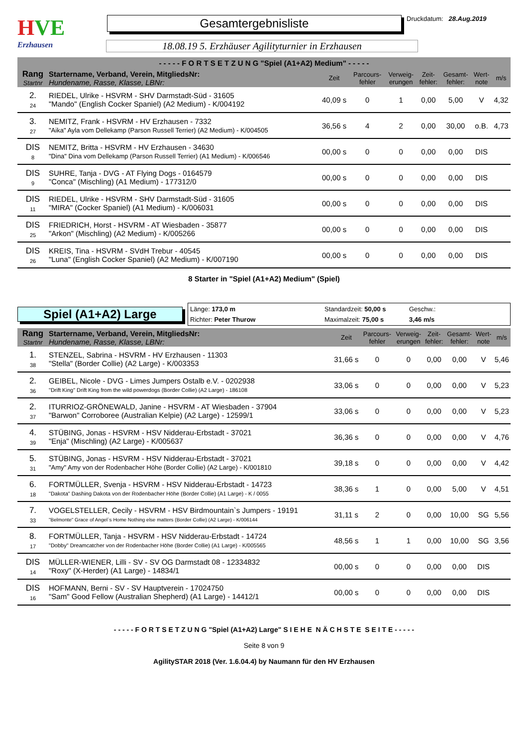HVE
Erzhausen
Gesamtergebnisliste
Druckdatum: 28.Aug.2019
18.08.19 5. Erzhäuser Agilityturnier in Erzhausen
- - - - - F O R T S E T Z U N G "Spiel (A1+A2) Medium" - - - - -
| Rang Startnr | Startername, Verband, Verein, MitgliedsNr: Hundename, Rasse, Klasse, LBNr: | Zeit | Parcours- fehler | Verweig- erungen | Zeit- fehler: | Gesamt- fehler: | Wert- note | m/s |
| --- | --- | --- | --- | --- | --- | --- | --- | --- |
| 2. 24 | RIEDEL, Ulrike - HSVRM - SHV Darmstadt-Süd - 31605 "Mando" (English Cocker Spaniel) (A2 Medium) - K/004192 | 40,09 s | 0 | 1 | 0,00 | 5,00 | V | 4,32 |
| 3. 27 | NEMITZ, Frank - HSVRM - HV Erzhausen - 7332 "Aika" Ayla vom Dellekamp (Parson Russell Terrier) (A2 Medium) - K/004505 | 36,56 s | 4 | 2 | 0,00 | 30,00 | o.B. | 4,73 |
| DIS 8 | NEMITZ, Britta - HSVRM - HV Erzhausen - 34630 "Dina" Dina vom Dellekamp (Parson Russell Terrier) (A1 Medium) - K/006546 | 00,00 s | 0 | 0 | 0,00 | 0,00 | DIS | |
| DIS 9 | SUHRE, Tanja - DVG - AT Flying Dogs - 0164579 "Conca" (Mischling) (A1 Medium) - 177312/0 | 00,00 s | 0 | 0 | 0,00 | 0,00 | DIS | |
| DIS 11 | RIEDEL, Ulrike - HSVRM - SHV Darmstadt-Süd - 31605 "MIRA" (Cocker Spaniel) (A1 Medium) - K/006031 | 00,00 s | 0 | 0 | 0,00 | 0,00 | DIS | |
| DIS 25 | FRIEDRICH, Horst - HSVRM - AT Wiesbaden - 35877 "Arkon" (Mischling) (A2 Medium) - K/005266 | 00,00 s | 0 | 0 | 0,00 | 0,00 | DIS | |
| DIS 26 | KREIS, Tina - HSVRM - SVdH Trebur - 40545 "Luna" (English Cocker Spaniel) (A2 Medium) - K/007190 | 00,00 s | 0 | 0 | 0,00 | 0,00 | DIS | |
8 Starter in "Spiel (A1+A2) Medium" (Spiel)
Spiel (A1+A2) Large
Länge: 173,0 m
Standardzeit: 50,00 s
Geschw.:
Richter: Peter Thurow
Maximalzeit: 75,00 s
3,46 m/s
| Rang Startnr | Startername, Verband, Verein, MitgliedsNr: Hundename, Rasse, Klasse, LBNr: | Zeit | Parcours- fehler | Verweig- erungen | Zeit- fehler: | Gesamt- fehler: | Wert- note | m/s |
| --- | --- | --- | --- | --- | --- | --- | --- | --- |
| 1. 38 | STENZEL, Sabrina - HSVRM - HV Erzhausen - 11303 "Stella" (Border Collie) (A2 Large) - K/003353 | 31,66 s | 0 | 0 | 0,00 | 0,00 | V | 5,46 |
| 2. 36 | GEIBEL, Nicole - DVG - Limes Jumpers Ostalb e.V. - 0202938 "Drift King" Drift King from the wild powerdogs (Border Collie) (A2 Large) - 186108 | 33,06 s | 0 | 0 | 0,00 | 0,00 | V | 5,23 |
| 2. 37 | ITURRIOZ-GRÖNEWALD, Janine - HSVRM - AT Wiesbaden - 37904 "Barwon" Corroboree (Australian Kelpie) (A2 Large) - 12599/1 | 33,06 s | 0 | 0 | 0,00 | 0,00 | V | 5,23 |
| 4. 39 | STÜBING, Jonas - HSVRM - HSV Nidderau-Erbstadt - 37021 "Enja" (Mischling) (A2 Large) - K/005637 | 36,36 s | 0 | 0 | 0,00 | 0,00 | V | 4,76 |
| 5. 31 | STÜBING, Jonas - HSVRM - HSV Nidderau-Erbstadt - 37021 "Amy" Amy von der Rodenbacher Höhe (Border Collie) (A2 Large) - K/001810 | 39,18 s | 0 | 0 | 0,00 | 0,00 | V | 4,42 |
| 6. 18 | FORTMÜLLER, Svenja - HSVRM - HSV Nidderau-Erbstadt - 14723 "Dakota" Dashing Dakota von der Rodenbacher Höhe (Border Collie) (A1 Large) - K / 0055 | 38,36 s | 1 | 0 | 0,00 | 5,00 | V | 4,51 |
| 7. 33 | VOGELSTELLER, Cecily - HSVRM - HSV Birdmountain`s Jumpers - 19191 "Belmonte" Grace of Angel`s Home Nothing else matters (Border Collie) (A2 Large) - K/006144 | 31,11 s | 2 | 0 | 0,00 | 10,00 | SG | 5,56 |
| 8. 17 | FORTMÜLLER, Tanja - HSVRM - HSV Nidderau-Erbstadt - 14724 "Dobby" Dreamcatcher von der Rodenbacher Höhe (Border Collie) (A1 Large) - K/005565 | 48,56 s | 1 | 1 | 0,00 | 10,00 | SG | 3,56 |
| DIS 14 | MÜLLER-WIENER, Lilli - SV - SV OG Darmstadt 08 - 12334832 "Roxy" (X-Herder) (A1 Large) - 14834/1 | 00,00 s | 0 | 0 | 0,00 | 0,00 | DIS | |
| DIS 16 | HOFMANN, Berni - SV - SV Hauptverein - 17024750 "Sam" Good Fellow (Australian Shepherd) (A1 Large) - 14412/1 | 00,00 s | 0 | 0 | 0,00 | 0,00 | DIS | |
- - - - - F O R T S E T Z U N G "Spiel (A1+A2) Large" S I E H E N Ä C H S T E S E I T E - - - - -
Seite 8 von 9
AgilitySTAR 2018 (Ver. 1.6.04.4) by Naumann für den HV Erzhausen